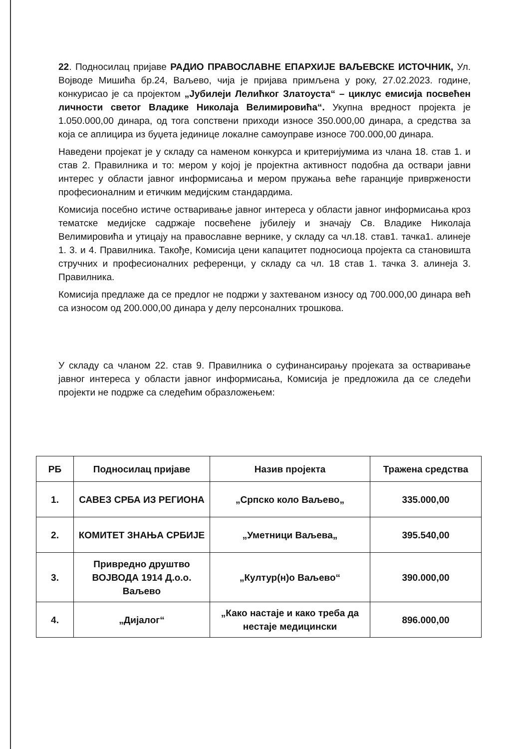22. Подносилац пријаве РАДИО ПРАВОСЛАВНЕ ЕПАРХИЈЕ ВАЉЕВСКЕ ИСТОЧНИК, Ул. Војводе Мишића бр.24, Ваљево, чија је пријава примљена у року, 27.02.2023. године, конкурисао је са пројектом „Јубилеји Лелићког Златоуста“ – циклус емисија посвећен личности светог Владике Николаја Велимировића“. Укупна вредност пројекта је 1.050.000,00 динара, од тога сопствени приходи износе 350.000,00 динара, а средства за која се аплицира из буџета јединице локалне самоуправе износе 700.000,00 динара.
Наведени пројекат је у складу са наменом конкурса и критеријумима из члана 18. став 1. и став 2. Правилника и то: мером у којој је пројектна активност подобна да оствари јавни интерес у области јавног информисања и мером пружања веће гаранције привржености професионалним и етичким медијским стандардима.
Комисија посебно истиче остваривање јавног интереса у области јавног информисања кроз тематске медијске садржаје посвећене јубилеју и значају Св. Владике Николаја Велимировића и утицају на православне вернике, у складу са чл.18. став1. тачка1. алинеје 1. 3. и 4. Правилника. Такође, Комисија цени капацитет подносиоца пројекта са становишта стручних и професионалних референци, у складу са чл. 18 став 1. тачка 3. алинеја 3. Правилника.
Комисија предлаже да се предлог не подржи у захтеваном износу од 700.000,00 динара већ са износом од 200.000,00 динара у делу персоналних трошкова.
У складу са чланом 22. став 9. Правилника о суфинансирању пројеката за остваривање јавног интереса у области јавног информисања, Комисија је предложила да се следећи пројекти не подрже са следећим образложењем:
| РБ | Подносилац пријаве | Назив пројекта | Тражена средства |
| --- | --- | --- | --- |
| 1. | САВЕЗ СРБА ИЗ РЕГИОНА | „Српско коло Ваљево„ | 335.000,00 |
| 2. | КОМИТЕТ ЗНАЊА СРБИЈЕ | „Уметници Ваљева„ | 395.540,00 |
| 3. | Привредно друштво ВОЈВОДА 1914 Д.о.о. Ваљево | „Култур(н)о Ваљево“ | 390.000,00 |
| 4. | „Дијалог“ | „Како настаје и како треба да нестаје медицински | 896.000,00 |